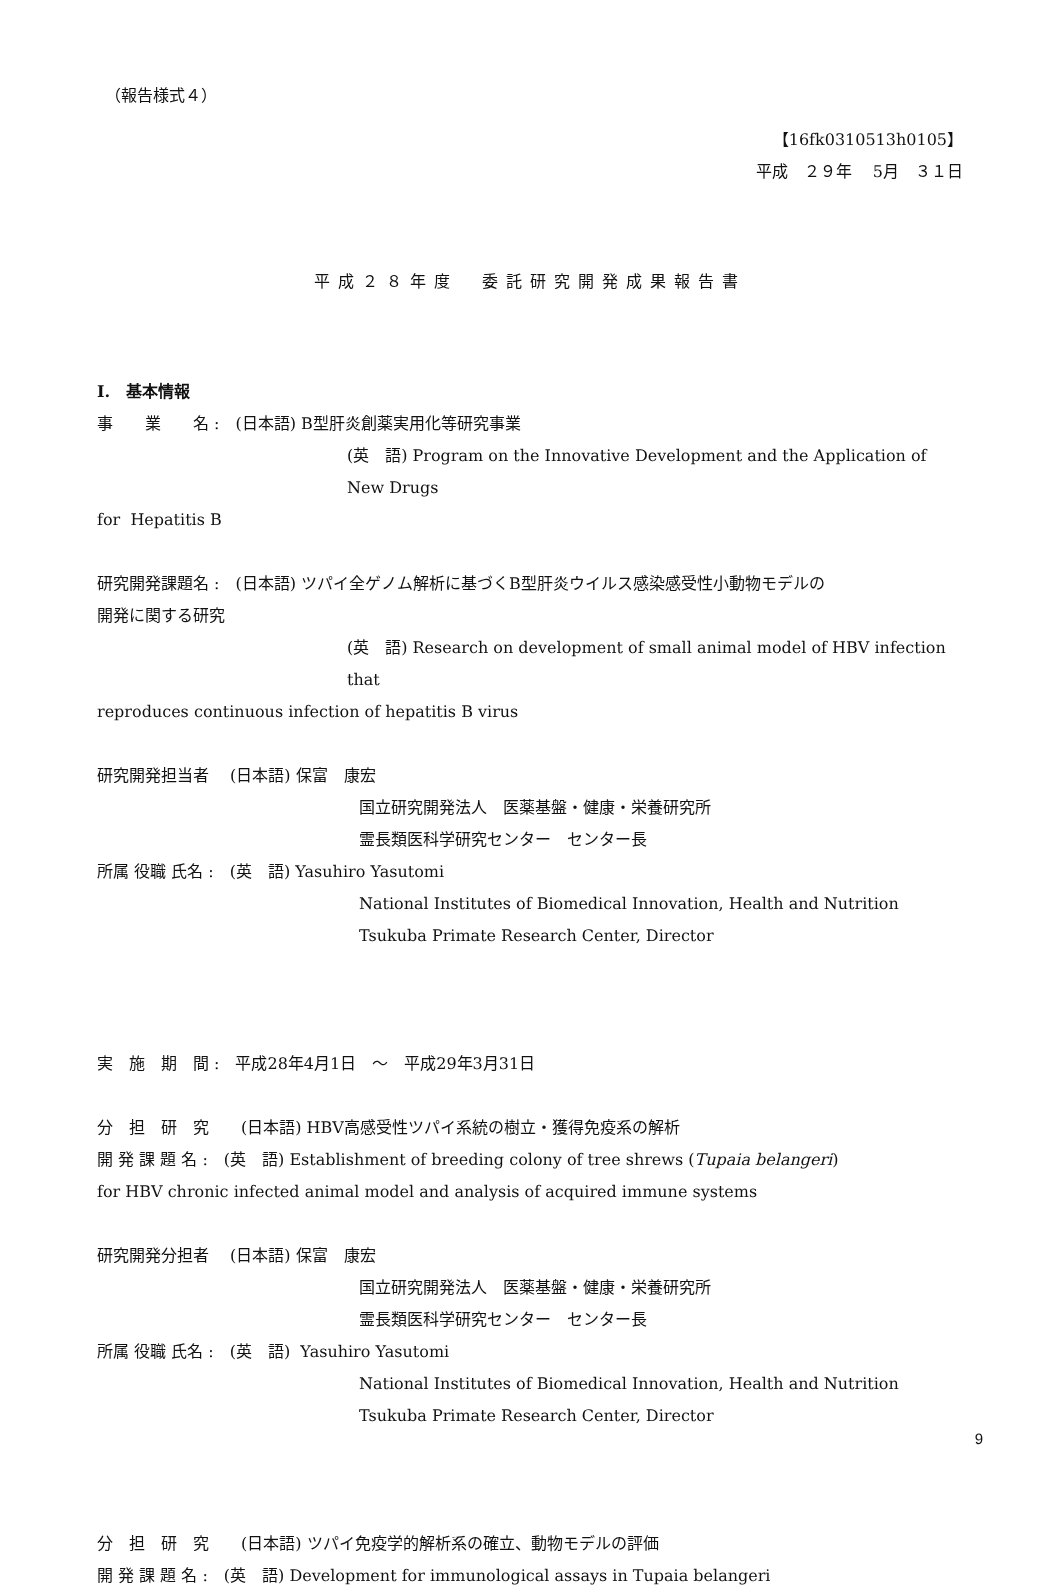（報告様式４）
【16fk0310513h0105】
平成　２９年　 5月　３１日
平成２８年度　委託研究開発成果報告書
I.　基本情報
事　　業　　名 :　(日本語) B型肝炎創薬実用化等研究事業
(英　語) Program on the Innovative Development and the Application of New Drugs
for Hepatitis B
研究開発課題名 :　(日本語) ツパイ全ゲノム解析に基づくB型肝炎ウイルス感染感受性小動物モデルの
開発に関する研究
(英　語) Research on development of small animal model of HBV infection that
reproduces continuous infection of hepatitis B virus
研究開発担当者　 (日本語) 保富　康宏
国立研究開発法人　医薬基盤・健康・栄養研究所
霊長類医科学研究センター　センター長
所属 役職 氏名 :　(英　語) Yasuhiro Yasutomi
National Institutes of Biomedical Innovation, Health and Nutrition
Tsukuba Primate Research Center, Director
実　施　期　間 :　平成28年4月1日　～　平成29年3月31日
分　担　研　究　　(日本語) HBV高感受性ツパイ系統の樹立・獲得免疫系の解析
開 発 課 題 名 :　(英　語) Establishment of breeding colony of tree shrews (Tupaia belangeri)
for HBV chronic infected animal model and analysis of acquired immune systems
研究開発分担者　 (日本語) 保富　康宏
国立研究開発法人　医薬基盤・健康・栄養研究所
霊長類医科学研究センター　センター長
所属 役職 氏名 :　(英　語) Yasuhiro Yasutomi
National Institutes of Biomedical Innovation, Health and Nutrition
Tsukuba Primate Research Center, Director
分　担　研　究　　(日本語) ツパイ免疫学的解析系の確立、動物モデルの評価
開 発 課 題 名 :　(英　語) Development for immunological assays in Tupaia belangeri
9